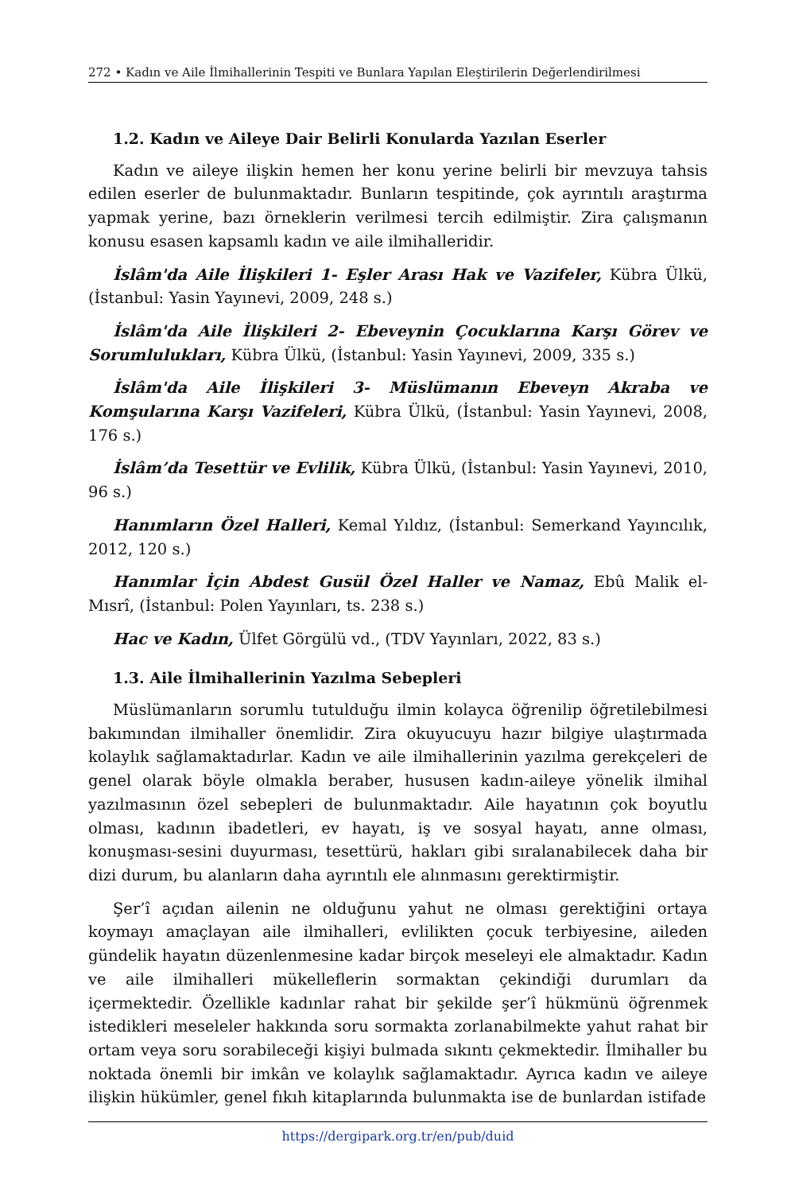272 • Kadın ve Aile İlmihallerinin Tespiti ve Bunlara Yapılan Eleştirilerin Değerlendirilmesi
1.2. Kadın ve Aileye Dair Belirli Konularda Yazılan Eserler
Kadın ve aileye ilişkin hemen her konu yerine belirli bir mevzuya tahsis edilen eserler de bulunmaktadır. Bunların tespitinde, çok ayrıntılı araştırma yapmak yerine, bazı örneklerin verilmesi tercih edilmiştir. Zira çalışmanın konusu esasen kapsamlı kadın ve aile ilmihalleridir.
İslâm'da Aile İlişkileri 1- Eşler Arası Hak ve Vazifeler, Kübra Ülkü, (İstanbul: Yasin Yayınevi, 2009, 248 s.)
İslâm'da Aile İlişkileri 2- Ebeveynin Çocuklarına Karşı Görev ve Sorumlulukları, Kübra Ülkü, (İstanbul: Yasin Yayınevi, 2009, 335 s.)
İslâm'da Aile İlişkileri 3- Müslümanın Ebeveyn Akraba ve Komşularına Karşı Vazifeleri, Kübra Ülkü, (İstanbul: Yasin Yayınevi, 2008, 176 s.)
İslâm’da Tesettür ve Evlilik, Kübra Ülkü, (İstanbul: Yasin Yayınevi, 2010, 96 s.)
Hanımların Özel Halleri, Kemal Yıldız, (İstanbul: Semerkand Yayıncılık, 2012, 120 s.)
Hanımlar İçin Abdest Gusül Özel Haller ve Namaz, Ebû Malik el-Mısrî, (İstanbul: Polen Yayınları, ts. 238 s.)
Hac ve Kadın, Ülfet Görgülü vd., (TDV Yayınları, 2022, 83 s.)
1.3. Aile İlmihallerinin Yazılma Sebepleri
Müslümanların sorumlu tutulduğu ilmin kolayca öğrenilip öğretilebilmesi bakımından ilmihaller önemlidir. Zira okuyucuyu hazır bilgiye ulaştırmada kolaylık sağlamaktadırlar. Kadın ve aile ilmihallerinin yazılma gerekçeleri de genel olarak böyle olmakla beraber, hususen kadın-aileye yönelik ilmihal yazılmasının özel sebepleri de bulunmaktadır. Aile hayatının çok boyutlu olması, kadının ibadetleri, ev hayatı, iş ve sosyal hayatı, anne olması, konuşması-sesini duyurması, tesettürü, hakları gibi sıralanabilecek daha bir dizi durum, bu alanların daha ayrıntılı ele alınmasını gerektirmiştir.
Şer’î açıdan ailenin ne olduğunu yahut ne olması gerektiğini ortaya koymayı amaçlayan aile ilmihalleri, evlilikten çocuk terbiyesine, aileden gündelik hayatın düzenlenmesine kadar birçok meseleyi ele almaktadır. Kadın ve aile ilmihalleri mükelleflerin sormaktan çekindiği durumları da içermektedir. Özellikle kadınlar rahat bir şekilde şer’î hükmünü öğrenmek istedikleri meseleler hakkında soru sormakta zorlanabilmekte yahut rahat bir ortam veya soru sorabileceği kişiyi bulmada sıkıntı çekmektedir. İlmihaller bu noktada önemli bir imkân ve kolaylık sağlamaktadır. Ayrıca kadın ve aileye ilişkin hükümler, genel fıkıh kitaplarında bulunmakta ise de bunlardan istifade
https://dergipark.org.tr/en/pub/duid